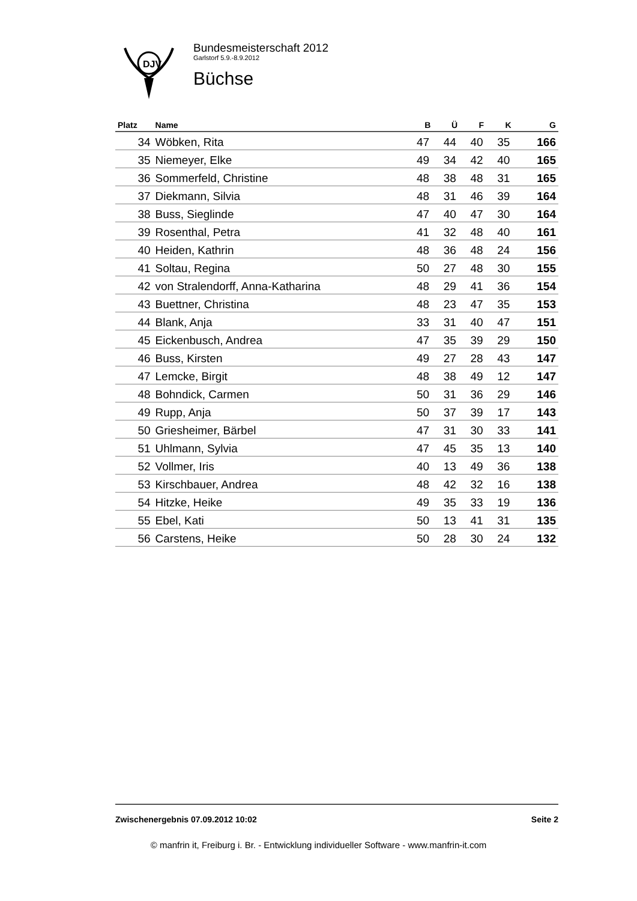DJV
Bundesmeisterschaft 2012
Garlstorf 5.9.-8.9.2012
Büchse
| Platz | Name | B | Ü | F | K | G |
| --- | --- | --- | --- | --- | --- | --- |
| 34 | Wöbken, Rita | 47 | 44 | 40 | 35 | 166 |
| 35 | Niemeyer, Elke | 49 | 34 | 42 | 40 | 165 |
| 36 | Sommerfeld, Christine | 48 | 38 | 48 | 31 | 165 |
| 37 | Diekmann, Silvia | 48 | 31 | 46 | 39 | 164 |
| 38 | Buss, Sieglinde | 47 | 40 | 47 | 30 | 164 |
| 39 | Rosenthal, Petra | 41 | 32 | 48 | 40 | 161 |
| 40 | Heiden, Kathrin | 48 | 36 | 48 | 24 | 156 |
| 41 | Soltau, Regina | 50 | 27 | 48 | 30 | 155 |
| 42 | von Stralendorff, Anna-Katharina | 48 | 29 | 41 | 36 | 154 |
| 43 | Buettner, Christina | 48 | 23 | 47 | 35 | 153 |
| 44 | Blank, Anja | 33 | 31 | 40 | 47 | 151 |
| 45 | Eickenbusch, Andrea | 47 | 35 | 39 | 29 | 150 |
| 46 | Buss, Kirsten | 49 | 27 | 28 | 43 | 147 |
| 47 | Lemcke, Birgit | 48 | 38 | 49 | 12 | 147 |
| 48 | Bohndick, Carmen | 50 | 31 | 36 | 29 | 146 |
| 49 | Rupp, Anja | 50 | 37 | 39 | 17 | 143 |
| 50 | Griesheimer, Bärbel | 47 | 31 | 30 | 33 | 141 |
| 51 | Uhlmann, Sylvia | 47 | 45 | 35 | 13 | 140 |
| 52 | Vollmer, Iris | 40 | 13 | 49 | 36 | 138 |
| 53 | Kirschbauer, Andrea | 48 | 42 | 32 | 16 | 138 |
| 54 | Hitzke, Heike | 49 | 35 | 33 | 19 | 136 |
| 55 | Ebel, Kati | 50 | 13 | 41 | 31 | 135 |
| 56 | Carstens, Heike | 50 | 28 | 30 | 24 | 132 |
Zwischenergebnis 07.09.2012 10:02 Seite 2
© manfrin it, Freiburg i. Br. - Entwicklung individueller Software - www.manfrin-it.com